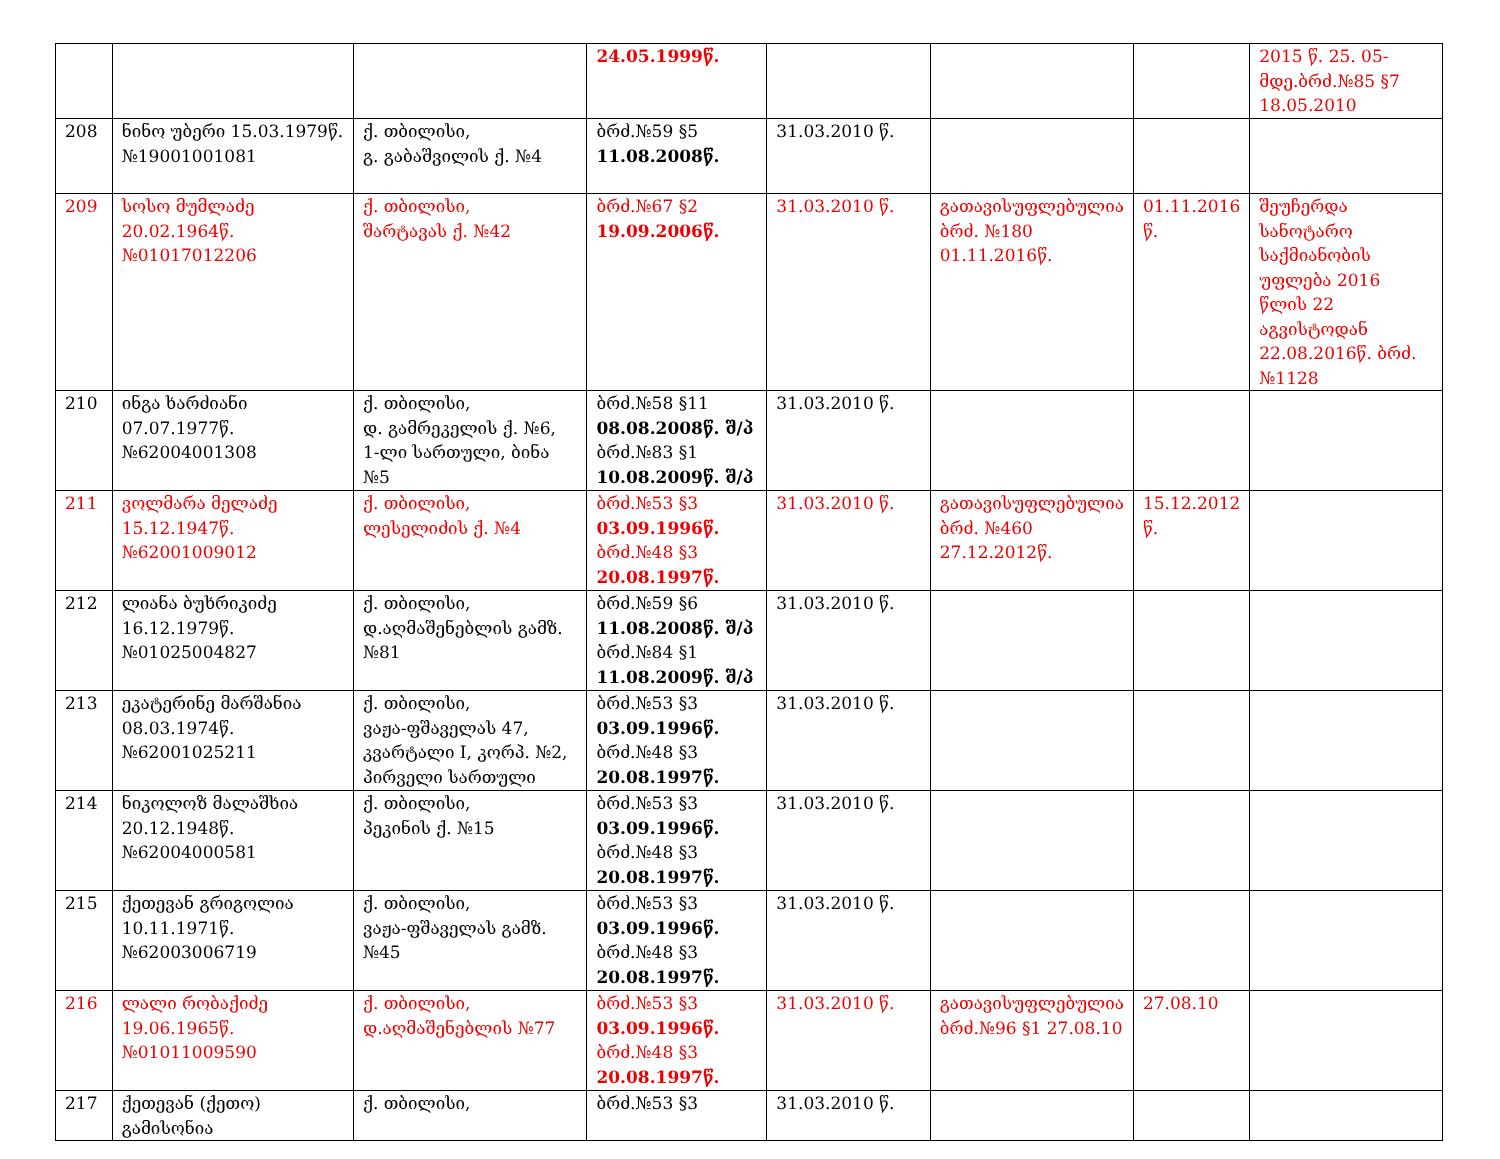| | | | 24.05.1999წ. | | | | 2015 წ. 25. 05-მდე.ბრძ.№85 §7 18.05.2010 |
| 208 | ნინო უბერი 15.03.1979წ. №19001001081 | ქ. თბილისი, გ. გაბაშვილის ქ. №4 | ბრძ.№59 §5 11.08.2008წ. | 31.03.2010 წ. | | | |
| 209 | სოსო მუმლაძე 20.02.1964წ. №01017012206 | ქ. თბილისი, შარტავას ქ. №42 | ბრძ.№67 §2 19.09.2006წ. | 31.03.2010 წ. | გათავისუფლებულია ბრძ. №180 01.11.2016წ. | 01.11.2016 წ. | შეუჩერდა სანოტარო საქმიანობის უფლება 2016 წლის 22 აგვისტოდან 22.08.2016წ. ბრძ. №1128 |
| 210 | ინგა ხარძიანი 07.07.1977წ. №62004001308 | ქ. თბილისი, დ. გამრეკელის ქ. №6, 1-ლი სართული, ბინა №5 | ბრძ.№58 §11 08.08.2008წ. შ/პ ბრძ.№83 §1 10.08.2009წ. შ/პ | 31.03.2010 წ. | | | |
| 211 | ვოლმარა მელაძე 15.12.1947წ. №62001009012 | ქ. თბილისი, ლესელიძის ქ. №4 | ბრძ.№53 §3 03.09.1996წ. ბრძ.№48 §3 20.08.1997წ. | 31.03.2010 წ. | გათავისუფლებულია ბრძ. №460 27.12.2012წ. | 15.12.2012 წ. | |
| 212 | ლიანა ბუხრიკიძე 16.12.1979წ. №01025004827 | ქ. თბილისი, დ.აღმაშენებლის გამზ.№81 | ბრძ.№59 §6 11.08.2008წ. შ/პ ბრძ.№84 §1 11.08.2009წ. შ/პ | 31.03.2010 წ. | | | |
| 213 | ეკატერინე მარშანია 08.03.1974წ. №62001025211 | ქ. თბილისი, ვაჟა-ფშაველას 47, კვარტალი I, კორპ. №2, პირველი სართული | ბრძ.№53 §3 03.09.1996წ. ბრძ.№48 §3 20.08.1997წ. | 31.03.2010 წ. | | | |
| 214 | ნიკოლოზ მალაშხია 20.12.1948წ. №62004000581 | ქ. თბილისი, პეკინის ქ. №15 | ბრძ.№53 §3 03.09.1996წ. ბრძ.№48 §3 20.08.1997წ. | 31.03.2010 წ. | | | |
| 215 | ქეთევან გრიგოლია 10.11.1971წ. №62003006719 | ქ. თბილისი, ვაჟა-ფშაველას გამზ. №45 | ბრძ.№53 §3 03.09.1996წ. ბრძ.№48 §3 20.08.1997წ. | 31.03.2010 წ. | | | |
| 216 | ლალი რობაქიძე 19.06.1965წ. №01011009590 | ქ. თბილისი, დ.აღმაშენებლის №77 | ბრძ.№53 §3 03.09.1996წ. ბრძ.№48 §3 20.08.1997წ. | 31.03.2010 წ. | გათავისუფლებულია ბრძ.№96 §1 27.08.10 | 27.08.10 | |
| 217 | ქეთევან (ქეთო) გამისონია | ქ. თბილისი, | ბრძ.№53 §3 | 31.03.2010 წ. | | | |